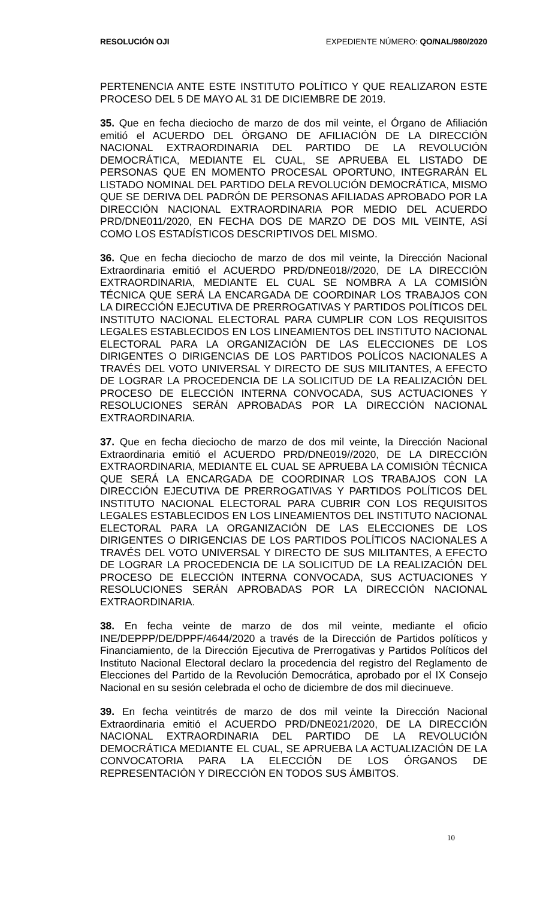RESOLUCIÓN OJI EXPEDIENTE NÚMERO: QO/NAL/980/2020
PERTENENCIA ANTE ESTE INSTITUTO POLÍTICO Y QUE REALIZARON ESTE PROCESO DEL 5 DE MAYO AL 31 DE DICIEMBRE DE 2019.
35. Que en fecha dieciocho de marzo de dos mil veinte, el Órgano de Afiliación emitió el ACUERDO DEL ÓRGANO DE AFILIACIÓN DE LA DIRECCIÓN NACIONAL EXTRAORDINARIA DEL PARTIDO DE LA REVOLUCIÓN DEMOCRÁTICA, MEDIANTE EL CUAL, SE APRUEBA EL LISTADO DE PERSONAS QUE EN MOMENTO PROCESAL OPORTUNO, INTEGRARÁN EL LISTADO NOMINAL DEL PARTIDO DELA REVOLUCIÓN DEMOCRÁTICA, MISMO QUE SE DERIVA DEL PADRÓN DE PERSONAS AFILIADAS APROBADO POR LA DIRECCIÓN NACIONAL EXTRAORDINARIA POR MEDIO DEL ACUERDO PRD/DNE011/2020, EN FECHA DOS DE MARZO DE DOS MIL VEINTE, ASÍ COMO LOS ESTADÍSTICOS DESCRIPTIVOS DEL MISMO.
36. Que en fecha dieciocho de marzo de dos mil veinte, la Dirección Nacional Extraordinaria emitió el ACUERDO PRD/DNE018//2020, DE LA DIRECCIÓN EXTRAORDINARIA, MEDIANTE EL CUAL SE NOMBRA A LA COMISIÓN TÉCNICA QUE SERÁ LA ENCARGADA DE COORDINAR LOS TRABAJOS CON LA DIRECCIÓN EJECUTIVA DE PRERROGATIVAS Y PARTIDOS POLÍTICOS DEL INSTITUTO NACIONAL ELECTORAL PARA CUMPLIR CON LOS REQUISITOS LEGALES ESTABLECIDOS EN LOS LINEAMIENTOS DEL INSTITUTO NACIONAL ELECTORAL PARA LA ORGANIZACIÓN DE LAS ELECCIONES DE LOS DIRIGENTES O DIRIGENCIAS DE LOS PARTIDOS POLÍCOS NACIONALES A TRAVÉS DEL VOTO UNIVERSAL Y DIRECTO DE SUS MILITANTES, A EFECTO DE LOGRAR LA PROCEDENCIA DE LA SOLICITUD DE LA REALIZACIÓN DEL PROCESO DE ELECCIÓN INTERNA CONVOCADA, SUS ACTUACIONES Y RESOLUCIONES SERÁN APROBADAS POR LA DIRECCIÓN NACIONAL EXTRAORDINARIA.
37. Que en fecha dieciocho de marzo de dos mil veinte, la Dirección Nacional Extraordinaria emitió el ACUERDO PRD/DNE019//2020, DE LA DIRECCIÓN EXTRAORDINARIA, MEDIANTE EL CUAL SE APRUEBA LA COMISIÓN TÉCNICA QUE SERÁ LA ENCARGADA DE COORDINAR LOS TRABAJOS CON LA DIRECCIÓN EJECUTIVA DE PRERROGATIVAS Y PARTIDOS POLÍTICOS DEL INSTITUTO NACIONAL ELECTORAL PARA CUBRIR CON LOS REQUISITOS LEGALES ESTABLECIDOS EN LOS LINEAMIENTOS DEL INSTITUTO NACIONAL ELECTORAL PARA LA ORGANIZACIÓN DE LAS ELECCIONES DE LOS DIRIGENTES O DIRIGENCIAS DE LOS PARTIDOS POLÍTICOS NACIONALES A TRAVÉS DEL VOTO UNIVERSAL Y DIRECTO DE SUS MILITANTES, A EFECTO DE LOGRAR LA PROCEDENCIA DE LA SOLICITUD DE LA REALIZACIÓN DEL PROCESO DE ELECCIÓN INTERNA CONVOCADA, SUS ACTUACIONES Y RESOLUCIONES SERÁN APROBADAS POR LA DIRECCIÓN NACIONAL EXTRAORDINARIA.
38. En fecha veinte de marzo de dos mil veinte, mediante el oficio INE/DEPPP/DE/DPPF/4644/2020 a través de la Dirección de Partidos políticos y Financiamiento, de la Dirección Ejecutiva de Prerrogativas y Partidos Políticos del Instituto Nacional Electoral declaro la procedencia del registro del Reglamento de Elecciones del Partido de la Revolución Democrática, aprobado por el IX Consejo Nacional en su sesión celebrada el ocho de diciembre de dos mil diecinueve.
39. En fecha veintitrés de marzo de dos mil veinte la Dirección Nacional Extraordinaria emitió el ACUERDO PRD/DNE021/2020, DE LA DIRECCIÓN NACIONAL EXTRAORDINARIA DEL PARTIDO DE LA REVOLUCIÓN DEMOCRÁTICA MEDIANTE EL CUAL, SE APRUEBA LA ACTUALIZACIÓN DE LA CONVOCATORIA PARA LA ELECCIÓN DE LOS ÓRGANOS DE REPRESENTACIÓN Y DIRECCIÓN EN TODOS SUS ÁMBITOS.
10